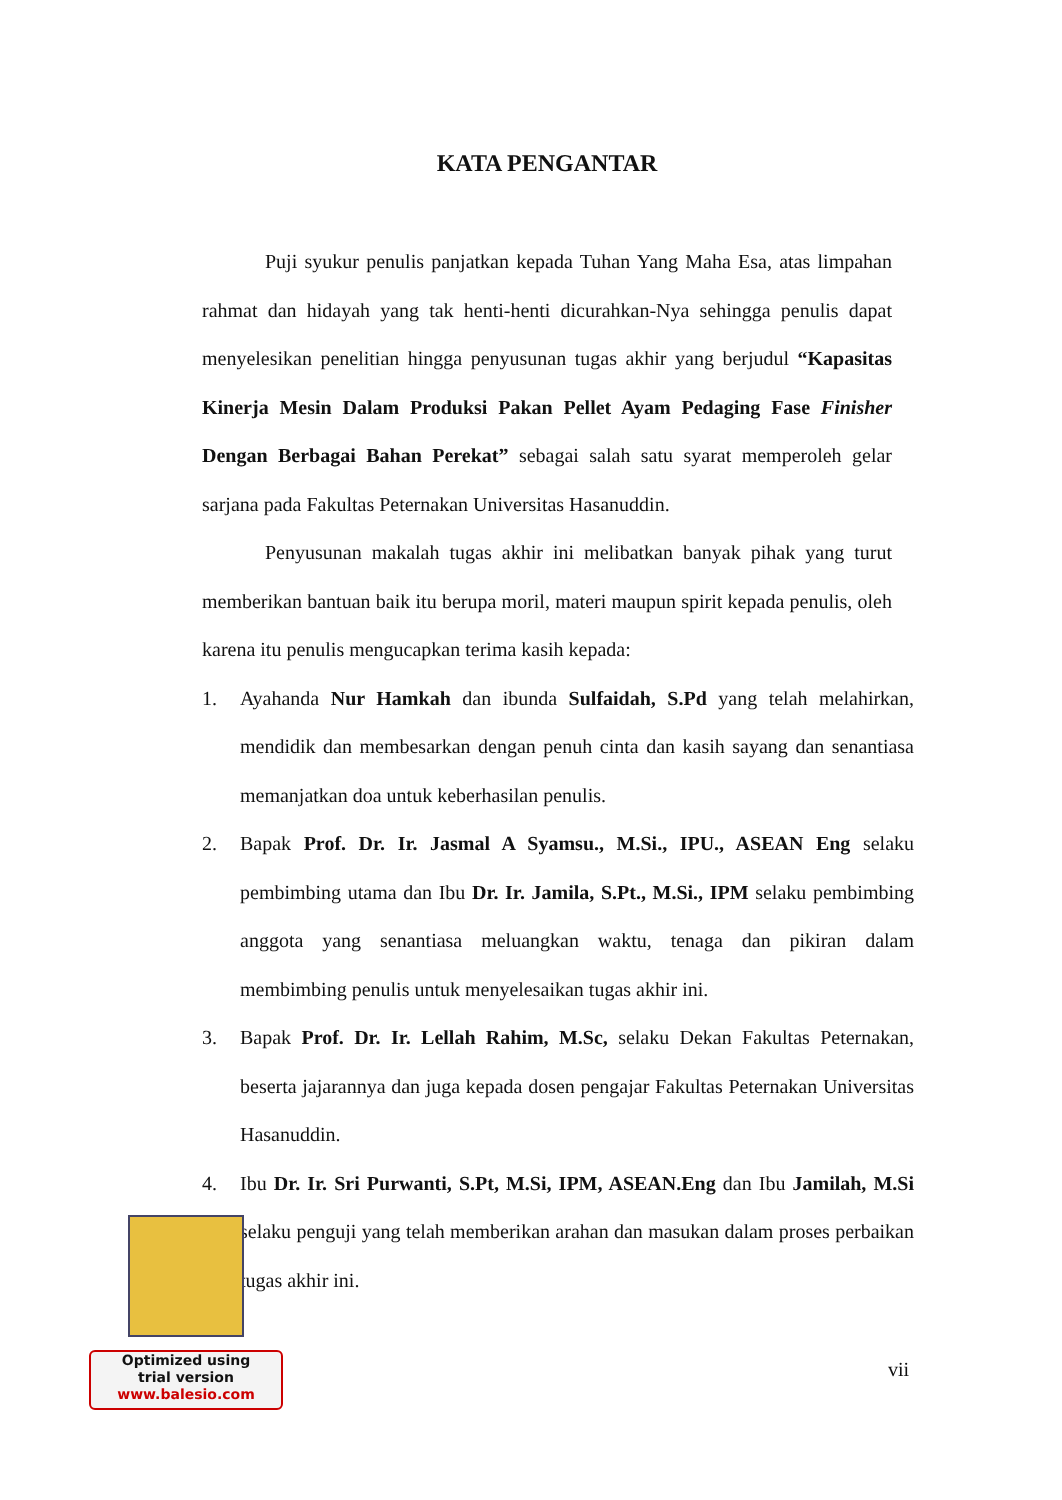KATA PENGANTAR
Puji syukur penulis panjatkan kepada Tuhan Yang Maha Esa, atas limpahan rahmat dan hidayah yang tak henti-henti dicurahkan-Nya sehingga penulis dapat menyelesikan penelitian hingga penyusunan tugas akhir yang berjudul “Kapasitas Kinerja Mesin Dalam Produksi Pakan Pellet Ayam Pedaging Fase Finisher Dengan Berbagai Bahan Perekat” sebagai salah satu syarat memperoleh gelar sarjana pada Fakultas Peternakan Universitas Hasanuddin.
Penyusunan makalah tugas akhir ini melibatkan banyak pihak yang turut memberikan bantuan baik itu berupa moril, materi maupun spirit kepada penulis, oleh karena itu penulis mengucapkan terima kasih kepada:
1. Ayahanda Nur Hamkah dan ibunda Sulfaidah, S.Pd yang telah melahirkan, mendidik dan membesarkan dengan penuh cinta dan kasih sayang dan senantiasa memanjatkan doa untuk keberhasilan penulis.
2. Bapak Prof. Dr. Ir. Jasmal A Syamsu., M.Si., IPU., ASEAN Eng selaku pembimbing utama dan Ibu Dr. Ir. Jamila, S.Pt., M.Si., IPM selaku pembimbing anggota yang senantiasa meluangkan waktu, tenaga dan pikiran dalam membimbing penulis untuk menyelesaikan tugas akhir ini.
3. Bapak Prof. Dr. Ir. Lellah Rahim, M.Sc, selaku Dekan Fakultas Peternakan, beserta jajarannya dan juga kepada dosen pengajar Fakultas Peternakan Universitas Hasanuddin.
4. Ibu Dr. Ir. Sri Purwanti, S.Pt, M.Si, IPM, ASEAN.Eng dan Ibu Jamilah, M.Si selaku penguji yang telah memberikan arahan dan masukan dalam proses perbaikan tugas akhir ini.
vii
Optimized using
trial version
www.balesio.com